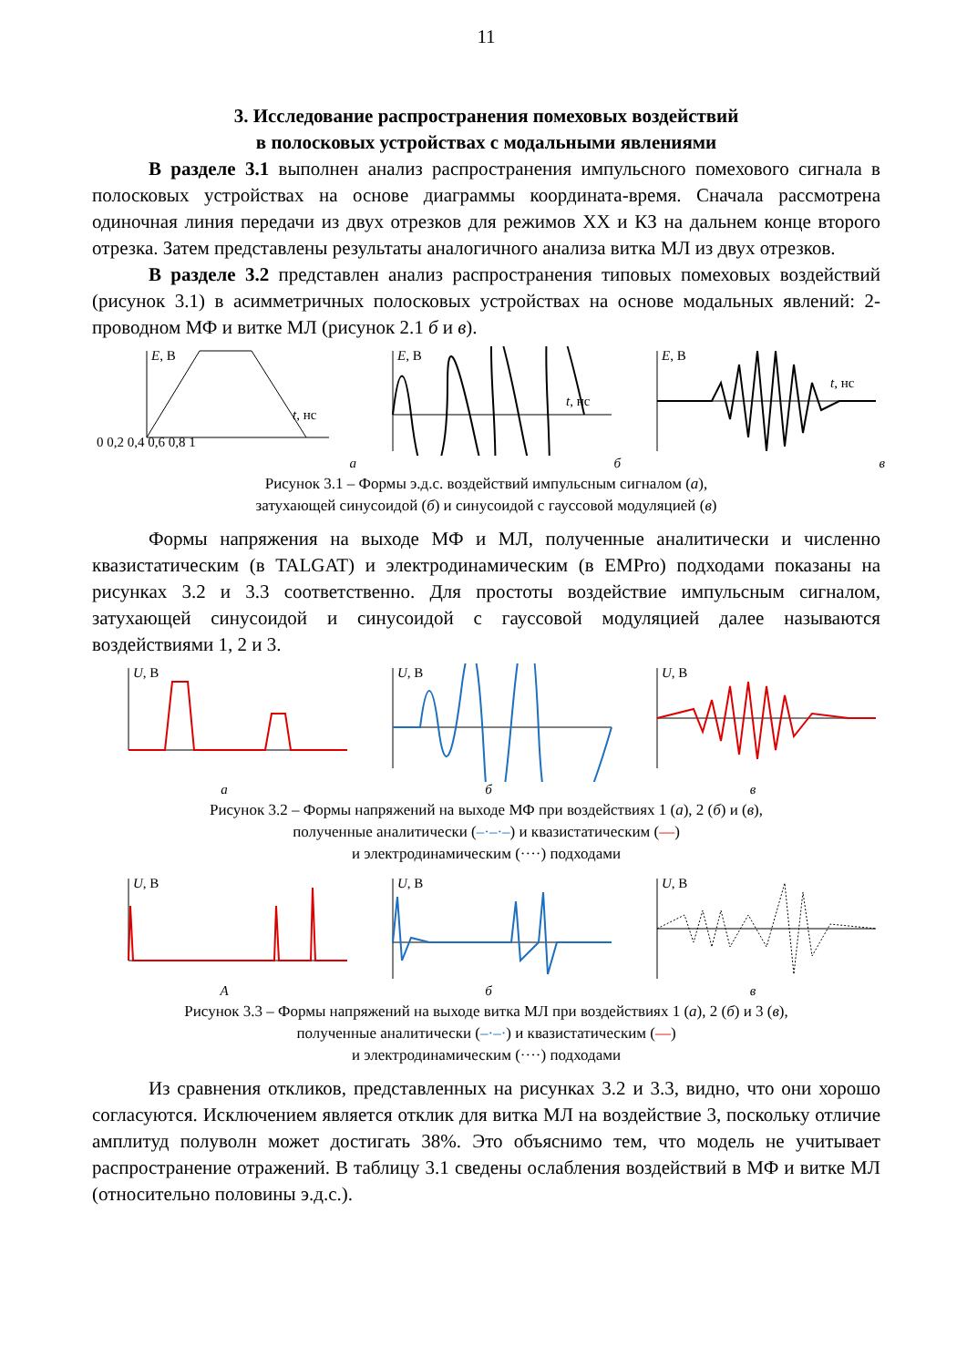11
3. Исследование распространения помеховых воздействий
в полосковых устройствах с модальными явлениями
В разделе 3.1 выполнен анализ распространения импульсного помехового сигнала в полосковых устройствах на основе диаграммы координата-время. Сначала рассмотрена одиночная линия передачи из двух отрезков для режимов ХХ и КЗ на дальнем конце второго отрезка. Затем представлены результаты аналогичного анализа витка МЛ из двух отрезков.
В разделе 3.2 представлен анализ распространения типовых помеховых воздействий (рисунок 3.1) в асимметричных полосковых устройствах на основе модальных явлений: 2-проводном МФ и витке МЛ (рисунок 2.1 б и в).
E, В
t, нс
0 0,2 0,4 0,6 0,8 1
а
E, В
t, нс
б
E, В
t, нс
в
Рисунок 3.1 – Формы э.д.с. воздействий импульсным сигналом (а),
затухающей синусоидой (б) и синусоидой с гауссовой модуляцией (в)
Формы напряжения на выходе МФ и МЛ, полученные аналитически и численно квазистатическим (в TALGAT) и электродинамическим (в EMPro) подходами показаны на рисунках 3.2 и 3.3 соответственно. Для простоты воздействие импульсным сигналом, затухающей синусоидой и синусоидой с гауссовой модуляцией далее называются воздействиями 1, 2 и 3.
U, В
а
U, В
б
U, В
в
Рисунок 3.2 – Формы напряжений на выходе МФ при воздействиях 1 (а), 2 (б) и (в),
полученные аналитически (–·–·–) и квазистатическим (—)
и электродинамическим (····) подходами
U, В
А
U, В
б
U, В
в
Рисунок 3.3 – Формы напряжений на выходе витка МЛ при воздействиях 1 (а), 2 (б) и 3 (в),
полученные аналитически (–·–·) и квазистатическим (—)
и электродинамическим (····) подходами
Из сравнения откликов, представленных на рисунках 3.2 и 3.3, видно, что они хорошо согласуются. Исключением является отклик для витка МЛ на воздействие 3, поскольку отличие амплитуд полуволн может достигать 38%. Это объяснимо тем, что модель не учитывает распространение отражений. В таблицу 3.1 сведены ослабления воздействий в МФ и витке МЛ (относительно половины э.д.с.).